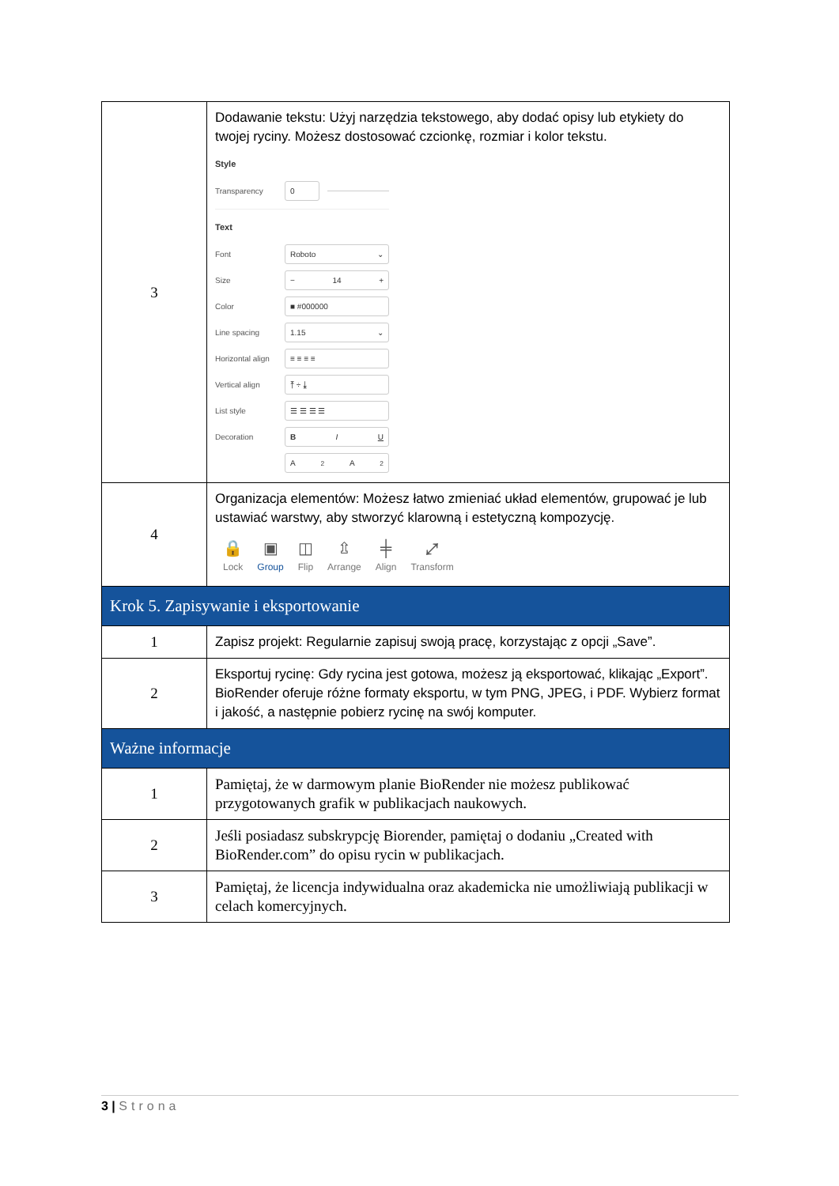| 3 | Dodawanie tekstu: Użyj narzędzia tekstowego, aby dodać opisy lub etykiety do twojej ryciny. Możesz dostosować czcionkę, rozmiar i kolor tekstu. Style Transparency 0 Text Font Roboto ⌄ Size − 14 + Color ■ #000000 Line spacing 1.15 ⌄ Horizontal align ≡ ≡ ≡ ≡ Vertical align ⤒ ÷ ⤓ List style ☰ ☰ ☰ ☰ Decoration B I U A<sup>2</sup> A<sub>2</sub> |
| 4 | Organizacja elementów: Możesz łatwo zmieniać układ elementów, grupować je lub ustawiać warstwy, aby stworzyć klarowną i estetyczną kompozycję. 🔒 Lock ▣ Group ◫ Flip ⇫ Arrange ╪ Align ⤢ Transform |
| Krok 5. Zapisywanie i eksportowanie | |
| 1 | Zapisz projekt: Regularnie zapisuj swoją pracę, korzystając z opcji „Save”. |
| 2 | Eksportuj rycinę: Gdy rycina jest gotowa, możesz ją eksportować, klikając „Export”. BioRender oferuje różne formaty eksportu, w tym PNG, JPEG, i PDF. Wybierz format i jakość, a następnie pobierz rycinę na swój komputer. |
| Ważne informacje | |
| 1 | Pamiętaj, że w darmowym planie BioRender nie możesz publikować przygotowanych grafik w publikacjach naukowych. |
| 2 | Jeśli posiadasz subskrypcję Biorender, pamiętaj o dodaniu „Created with BioRender.com” do opisu rycin w publikacjach. |
| 3 | Pamiętaj, że licencja indywidualna oraz akademicka nie umożliwiają publikacji w celach komercyjnych. |
3 | Strona